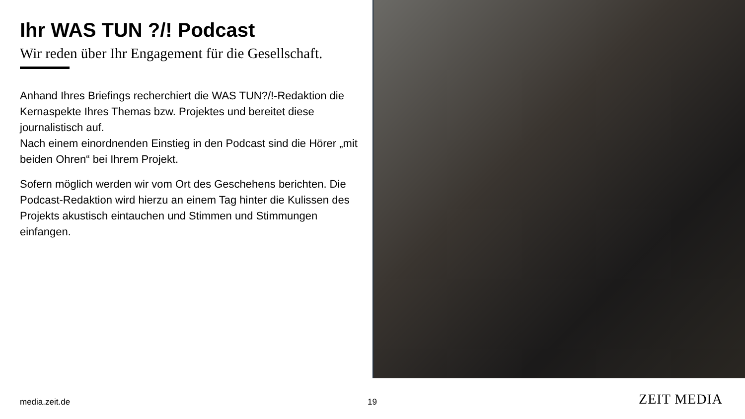Ihr WAS TUN ?/! Podcast
Wir reden über Ihr Engagement für die Gesellschaft.
Anhand Ihres Briefings recherchiert die WAS TUN?/!-Redaktion die Kernaspekte Ihres Themas bzw. Projektes und bereitet diese journalistisch auf.
Nach einem einordnenden Einstieg in den Podcast sind die Hörer „mit beiden Ohren“ bei Ihrem Projekt.
Sofern möglich werden wir vom Ort des Geschehens berichten. Die Podcast-Redaktion wird hierzu an einem Tag hinter die Kulissen des Projekts akustisch eintauchen und Stimmen und Stimmungen einfangen.
media.zeit.de 19 ZEIT MEDIA